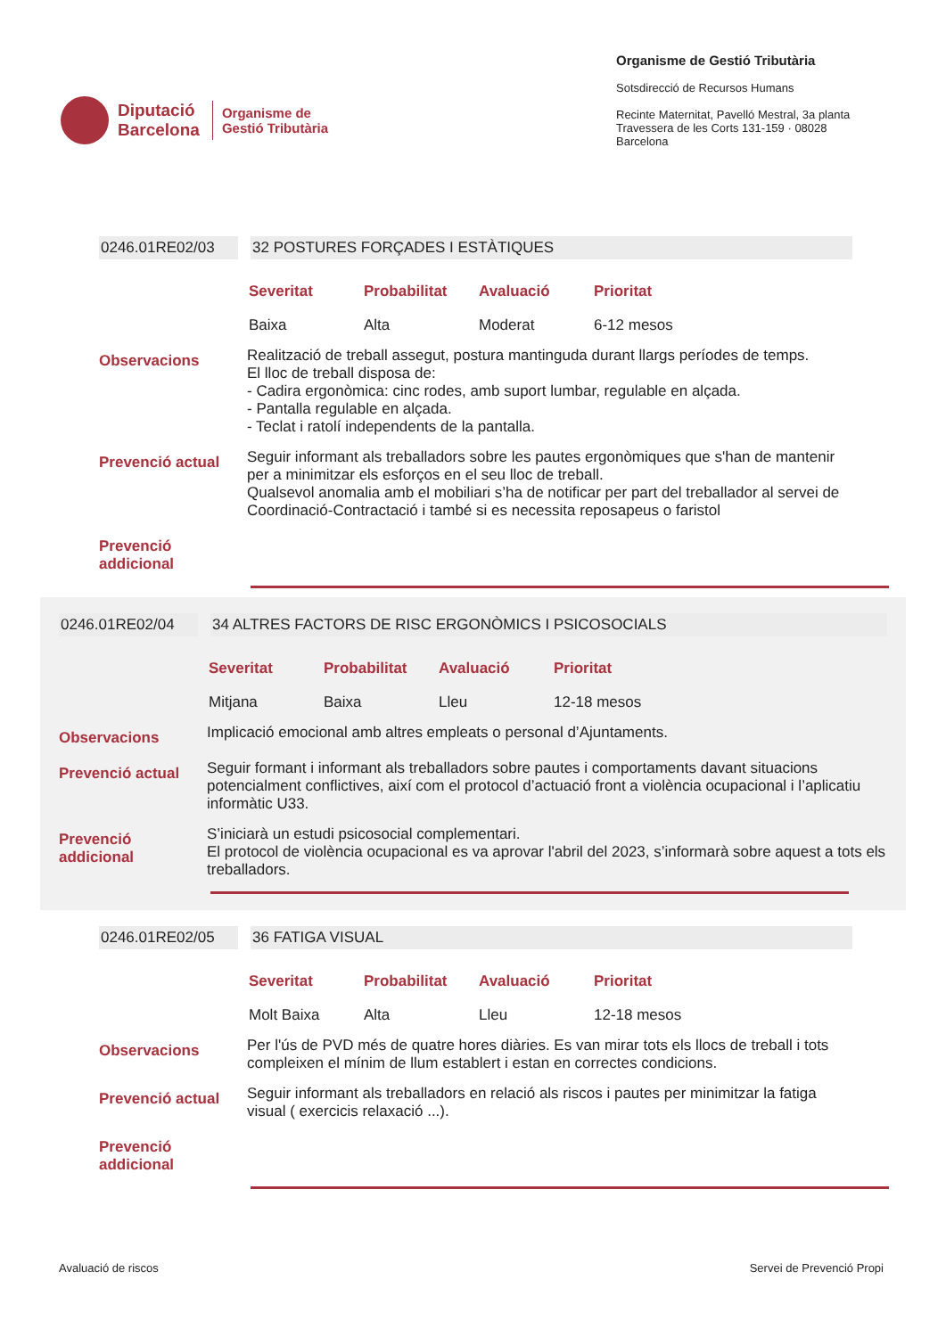Diputació
Barcelona
Organisme de
Gestió Tributària
Organisme de Gestió Tributària
Sotsdirecció de Recursos Humans
Recinte Maternitat, Pavelló Mestral, 3a planta
Travessera de les Corts 131-159 · 08028 Barcelona
0246.01RE02/03 32 POSTURES FORÇADES I ESTÀTIQUES
| Severitat | Probabilitat | Avaluació | Prioritat |
| --- | --- | --- | --- |
| Baixa | Alta | Moderat | 6-12 mesos |
Observacions
Realització de treball assegut, postura mantinguda durant llargs períodes de temps.
El lloc de treball disposa de:
- Cadira ergonòmica: cinc rodes, amb suport lumbar, regulable en alçada.
- Pantalla regulable en alçada.
- Teclat i ratolí independents de la pantalla.
Prevenció actual
Seguir informant als treballadors sobre les pautes ergonòmiques que s'han de mantenir per a minimitzar els esforços en el seu lloc de treball.
Qualsevol anomalia amb el mobiliari s’ha de notificar per part del treballador al servei de Coordinació-Contractació i també si es necessita reposapeus o faristol
Prevenció
addicional
0246.01RE02/04 34 ALTRES FACTORS DE RISC ERGONÒMICS I PSICOSOCIALS
| Severitat | Probabilitat | Avaluació | Prioritat |
| --- | --- | --- | --- |
| Mitjana | Baixa | Lleu | 12-18 mesos |
Observacions
Implicació emocional amb altres empleats o personal d’Ajuntaments.
Prevenció actual
Seguir formant i informant als treballadors sobre pautes i comportaments davant situacions potencialment conflictives, així com el protocol d’actuació front a violència ocupacional i l’aplicatiu informàtic U33.
Prevenció
addicional
S’iniciarà un estudi psicosocial complementari.
El protocol de violència ocupacional es va aprovar l'abril del 2023, s’informarà sobre aquest a tots els treballadors.
0246.01RE02/05 36 FATIGA VISUAL
| Severitat | Probabilitat | Avaluació | Prioritat |
| --- | --- | --- | --- |
| Molt Baixa | Alta | Lleu | 12-18 mesos |
Observacions
Per l'ús de PVD més de quatre hores diàries. Es van mirar tots els llocs de treball i tots compleixen el mínim de llum establert i estan en correctes condicions.
Prevenció actual
Seguir informant als treballadors en relació als riscos i pautes per minimitzar la fatiga visual ( exercicis relaxació ...).
Prevenció
addicional
Avaluació de riscos Servei de Prevenció Propi